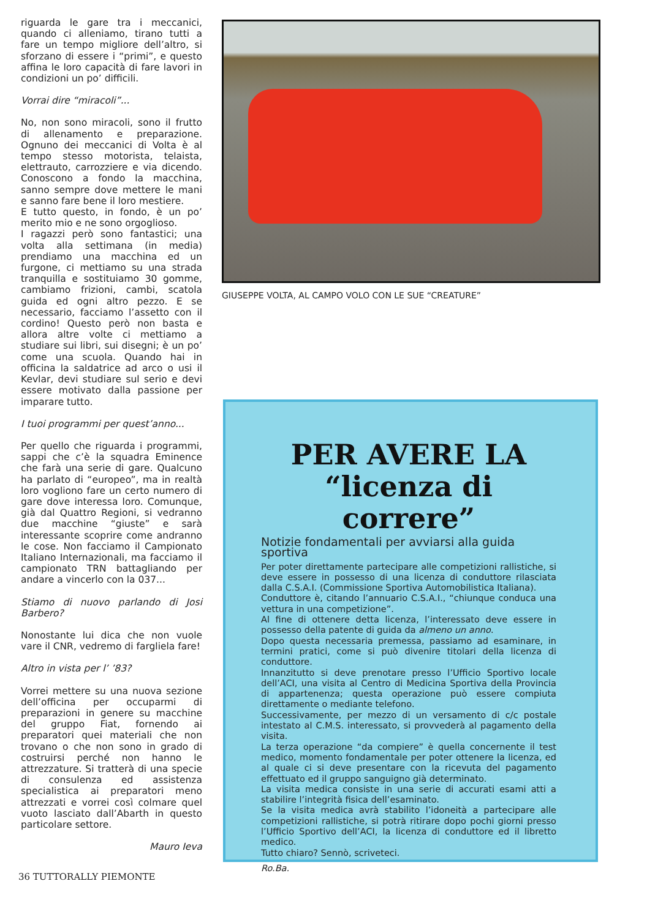riguarda le gare tra i meccanici, quando ci alleniamo, tirano tutti a fare un tempo migliore dell’altro, si sforzano di essere i “primi”, e questo affina le loro capacità di fare lavori in condizioni un po’ difficili.
Vorrai dire “miracoli”...
No, non sono miracoli, sono il frutto di allenamento e preparazione. Ognuno dei meccanici di Volta è al tempo stesso motorista, telaista, elettrauto, carrozziere e via dicendo. Conoscono a fondo la macchina, sanno sempre dove mettere le mani e sanno fare bene il loro mestiere.
E tutto questo, in fondo, è un po’ merito mio e ne sono orgoglioso.
I ragazzi però sono fantastici; una volta alla settimana (in media) prendiamo una macchina ed un furgone, ci mettiamo su una strada tranquilla e sostituiamo 30 gomme, cambiamo frizioni, cambi, scatola guida ed ogni altro pezzo. E se necessario, facciamo l’assetto con il cordino! Questo però non basta e allora altre volte ci mettiamo a studiare sui libri, sui disegni; è un po’ come una scuola. Quando hai in officina la saldatrice ad arco o usi il Kevlar, devi studiare sul serio e devi essere motivato dalla passione per imparare tutto.
I tuoi programmi per quest’anno...
Per quello che riguarda i programmi, sappi che c’è la squadra Eminence che farà una serie di gare. Qualcuno ha parlato di “europeo”, ma in realtà loro vogliono fare un certo numero di gare dove interessa loro. Comunque, già dal Quattro Regioni, si vedranno due macchine “giuste” e sarà interessante scoprire come andranno le cose. Non facciamo il Campionato Italiano Internazionali, ma facciamo il campionato TRN battagliando per andare a vincerlo con la 037...
Stiamo di nuovo parlando di Josi Barbero?
Nonostante lui dica che non vuole vare il CNR, vedremo di fargliela fare!
Altro in vista per l’ ’83?
Vorrei mettere su una nuova sezione dell’officina per occuparmi di preparazioni in genere su macchine del gruppo Fiat, fornendo ai preparatori quei materiali che non trovano o che non sono in grado di costruirsi perché non hanno le attrezzature. Si tratterà di una specie di consulenza ed assistenza specialistica ai preparatori meno attrezzati e vorrei così colmare quel vuoto lasciato dall’Abarth in questo particolare settore.
Mauro Ieva
GIUSEPPE VOLTA, AL CAMPO VOLO CON LE SUE “CREATURE”
PER AVERE LA
“licenza di correre”
Notizie fondamentali per avviarsi alla guida sportiva
Per poter direttamente partecipare alle competizioni rallistiche, si deve essere in possesso di una licenza di conduttore rilasciata dalla C.S.A.I. (Commissione Sportiva Automobilistica Italiana).
Conduttore è, citando l’annuario C.S.A.I., “chiunque conduca una vettura in una competizione”.
Al fine di ottenere detta licenza, l’interessato deve essere in possesso della patente di guida da almeno un anno.
Dopo questa necessaria premessa, passiamo ad esaminare, in termini pratici, come si può divenire titolari della licenza di conduttore.
Innanzitutto si deve prenotare presso l’Ufficio Sportivo locale dell’ACI, una visita al Centro di Medicina Sportiva della Provincia di appartenenza; questa operazione può essere compiuta direttamente o mediante telefono.
Successivamente, per mezzo di un versamento di c/c postale intestato al C.M.S. interessato, si provvederà al pagamento della visita.
La terza operazione “da compiere” è quella concernente il test medico, momento fondamentale per poter ottenere la licenza, ed al quale ci si deve presentare con la ricevuta del pagamento effettuato ed il gruppo sanguigno già determinato.
La visita medica consiste in una serie di accurati esami atti a stabilire l’integrità fisica dell’esaminato.
Se la visita medica avrà stabilito l’idoneità a partecipare alle competizioni rallistiche, si potrà ritirare dopo pochi giorni presso l’Ufficio Sportivo dell’ACI, la licenza di conduttore ed il libretto medico.
Tutto chiaro? Sennò, scriveteci.
Ro.Ba.
36 TUTTORALLY PIEMONTE